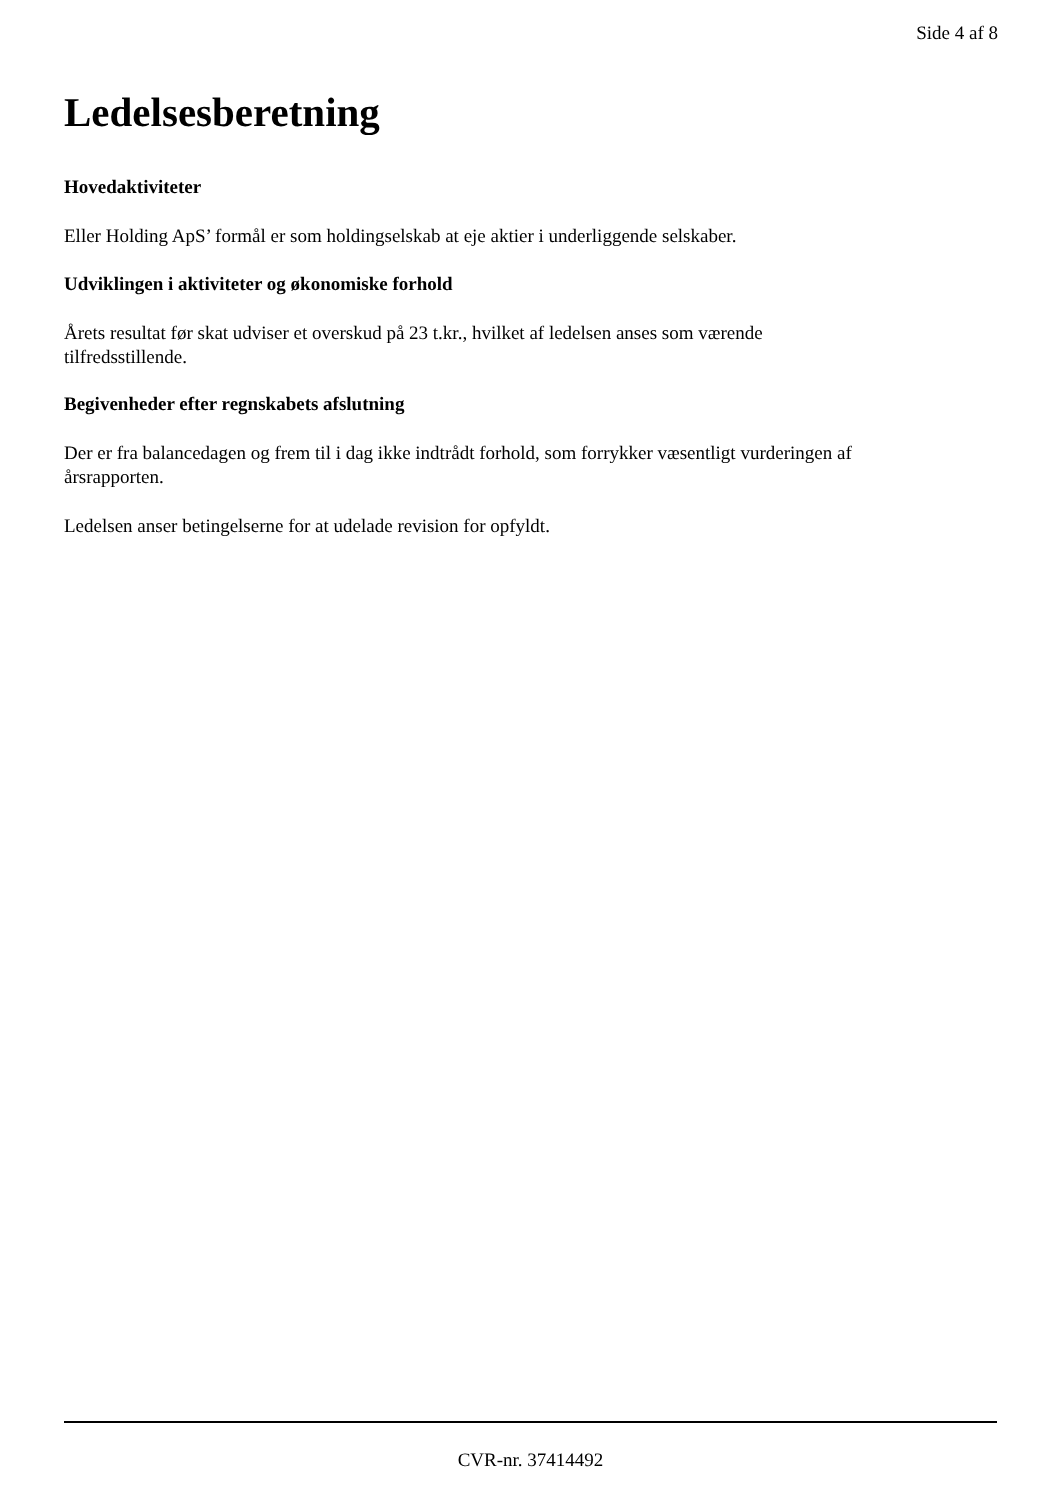Side 4 af 8
Ledelsesberetning
Hovedaktiviteter
Eller Holding ApS’ formål er som holdingselskab at eje aktier i underliggende selskaber.
Udviklingen i aktiviteter og økonomiske forhold
Årets resultat før skat udviser et overskud på 23 t.kr., hvilket af ledelsen anses som værende
tilfredsstillende.
Begivenheder efter regnskabets afslutning
Der er fra balancedagen og frem til i dag ikke indtrådt forhold, som forrykker væsentligt vurderingen af
årsrapporten.
Ledelsen anser betingelserne for at udelade revision for opfyldt.
CVR-nr. 37414492